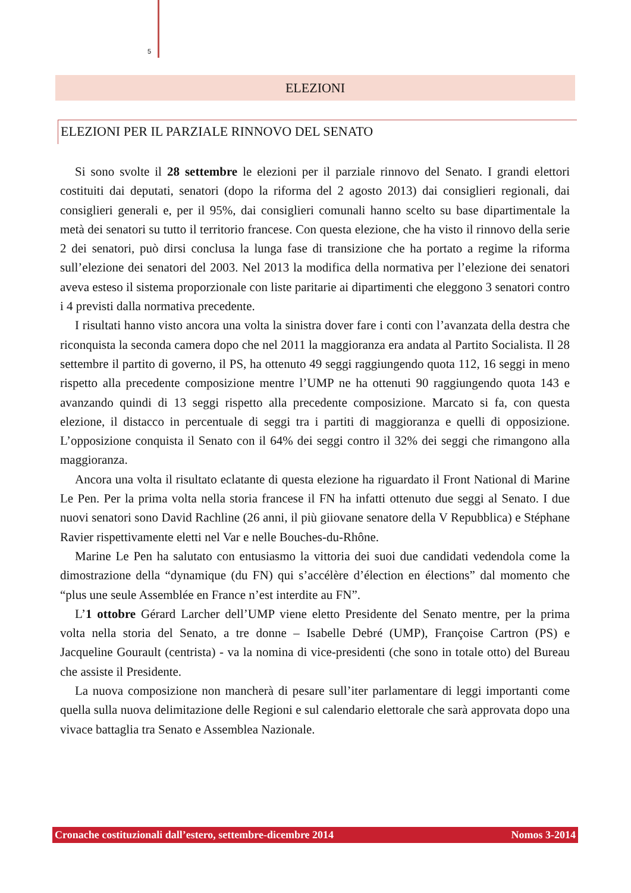5
ELEZIONI
ELEZIONI PER IL PARZIALE RINNOVO DEL SENATO
Si sono svolte il 28 settembre le elezioni per il parziale rinnovo del Senato. I grandi elettori costituiti dai deputati, senatori (dopo la riforma del 2 agosto 2013) dai consiglieri regionali, dai consiglieri generali e, per il 95%, dai consiglieri comunali hanno scelto su base dipartimentale la metà dei senatori su tutto il territorio francese. Con questa elezione, che ha visto il rinnovo della serie 2 dei senatori, può dirsi conclusa la lunga fase di transizione che ha portato a regime la riforma sull’elezione dei senatori del 2003. Nel 2013 la modifica della normativa per l’elezione dei senatori aveva esteso il sistema proporzionale con liste paritarie ai dipartimenti che eleggono 3 senatori contro i 4 previsti dalla normativa precedente.
I risultati hanno visto ancora una volta la sinistra dover fare i conti con l’avanzata della destra che riconquista la seconda camera dopo che nel 2011 la maggioranza era andata al Partito Socialista. Il 28 settembre il partito di governo, il PS, ha ottenuto 49 seggi raggiungendo quota 112, 16 seggi in meno rispetto alla precedente composizione mentre l’UMP ne ha ottenuti 90 raggiungendo quota 143 e avanzando quindi di 13 seggi rispetto alla precedente composizione. Marcato si fa, con questa elezione, il distacco in percentuale di seggi tra i partiti di maggioranza e quelli di opposizione. L’opposizione conquista il Senato con il 64% dei seggi contro il 32% dei seggi che rimangono alla maggioranza.
Ancora una volta il risultato eclatante di questa elezione ha riguardato il Front National di Marine Le Pen. Per la prima volta nella storia francese il FN ha infatti ottenuto due seggi al Senato. I due nuovi senatori sono David Rachline (26 anni, il più giiovane senatore della V Repubblica) e Stéphane Ravier rispettivamente eletti nel Var e nelle Bouches-du-Rhône.
Marine Le Pen ha salutato con entusiasmo la vittoria dei suoi due candidati vedendola come la dimostrazione della “dynamique (du FN) qui s’accélère d’élection en élections” dal momento che “plus une seule Assemblée en France n’est interdite au FN”.
L’1 ottobre Gérard Larcher dell’UMP viene eletto Presidente del Senato mentre, per la prima volta nella storia del Senato, a tre donne – Isabelle Debré (UMP), Françoise Cartron (PS) e Jacqueline Gourault (centrista) - va la nomina di vice-presidenti (che sono in totale otto) del Bureau che assiste il Presidente.
La nuova composizione non mancherà di pesare sull’iter parlamentare di leggi importanti come quella sulla nuova delimitazione delle Regioni e sul calendario elettorale che sarà approvata dopo una vivace battaglia tra Senato e Assemblea Nazionale.
Cronache costituzionali dall’estero, settembre-dicembre 2014 Nomos 3-2014